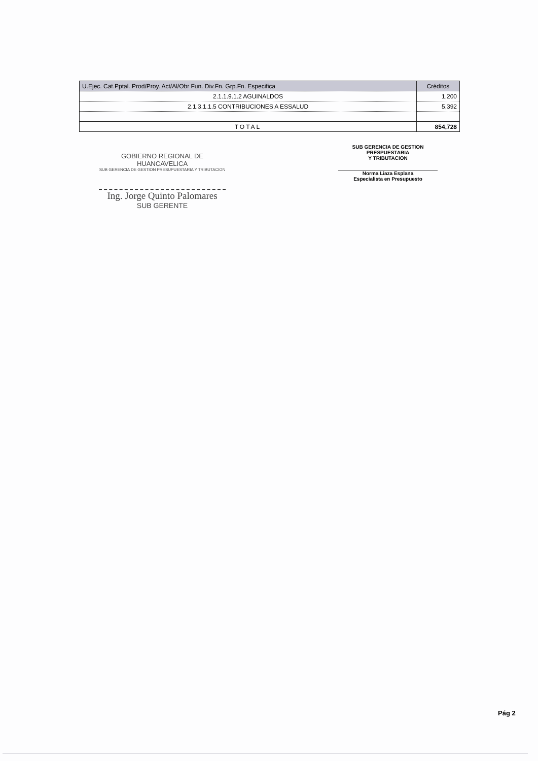| U.Ejec. Cat.Pptal. Prod/Proy. Act/Al/Obr Fun. Div.Fn. Grp.Fn. Especifica | Créditos |
| --- | --- |
| 2.1.1.9.1.2 AGUINALDOS | 1,200 |
| 2.1.3.1.1.5 CONTRIBUCIONES A ESSALUD | 5,392 |
| TOTAL | 854,728 |
GOBIERNO REGIONAL DE HUANCAVELICA
SUB GERENCIA DE GESTION PRESUPUESTARIA Y TRIBUTACION
Ing. Jorge Quinto Palomares
SUB GERENTE
SUB GERENCIA DE GESTION PRESPUESTARIA
Y TRIBUTACION
Norma Liaza Esplana
Especialista en Presupuesto
Pág 2